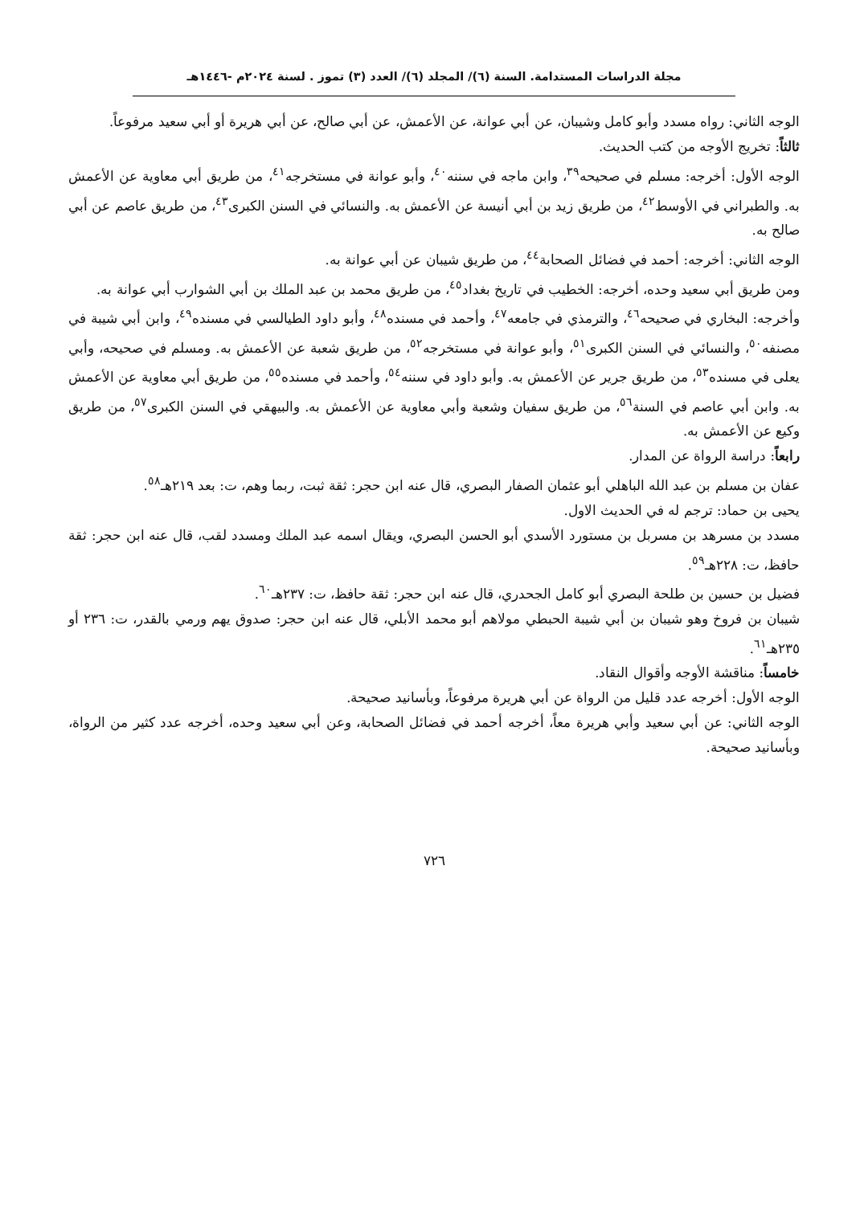مجلة الدراسات المستدامة. السنة (٦)/ المجلد (٦)/ العدد (٣) تموز . لسنة ٢٠٢٤م -١٤٤٦هـ
الوجه الثاني: رواه مسدد وأبو كامل وشيبان، عن أبي عوانة، عن الأعمش، عن أبي صالح، عن أبي هريرة أو أبي سعيد مرفوعاً.
ثالثاً: تخريج الأوجه من كتب الحديث.
الوجه الأول: أخرجه: مسلم في صحيحه<sup>٣٩</sup>، وابن ماجه في سننه<sup>٤٠</sup>، وأبو عوانة في مستخرجه<sup>٤١</sup>، من طريق أبي معاوية عن الأعمش به. والطبراني في الأوسط<sup>٤٢</sup>، من طريق زيد بن أبي أنيسة عن الأعمش به. والنسائي في السنن الكبرى<sup>٤٣</sup>، من طريق عاصم عن أبي صالح به.
الوجه الثاني: أخرجه: أحمد في فضائل الصحابة<sup>٤٤</sup>، من طريق شيبان عن أبي عوانة به.
ومن طريق أبي سعيد وحده، أخرجه: الخطيب في تاريخ بغداد<sup>٤٥</sup>، من طريق محمد بن عبد الملك بن أبي الشوارب أبي عوانة به.
وأخرجه: البخاري في صحيحه<sup>٤٦</sup>، والترمذي في جامعه<sup>٤٧</sup>، وأحمد في مسنده<sup>٤٨</sup>، وأبو داود الطيالسي في مسنده<sup>٤٩</sup>، وابن أبي شيبة في مصنفه<sup>٥٠</sup>، والنسائي في السنن الكبرى<sup>٥١</sup>، وأبو عوانة في مستخرجه<sup>٥٢</sup>، من طريق شعبة عن الأعمش به. ومسلم في صحيحه، وأبي يعلى في مسنده<sup>٥٣</sup>، من طريق جرير عن الأعمش به. وأبو داود في سننه<sup>٥٤</sup>، وأحمد في مسنده<sup>٥٥</sup>، من طريق أبي معاوية عن الأعمش به. وابن أبي عاصم في السنة<sup>٥٦</sup>، من طريق سفيان وشعبة وأبي معاوية عن الأعمش به. والبيهقي في السنن الكبرى<sup>٥٧</sup>، من طريق وكيع عن الأعمش به.
رابعاً: دراسة الرواة عن المدار.
عفان بن مسلم بن عبد الله الباهلي أبو عثمان الصفار البصري، قال عنه ابن حجر: ثقة ثبت، ربما وهم، ت: بعد ٢١٩هـ<sup>٥٨</sup>.
يحيى بن حماد: ترجم له في الحديث الاول.
مسدد بن مسرهد بن مسربل بن مستورد الأسدي أبو الحسن البصري، ويقال اسمه عبد الملك ومسدد لقب، قال عنه ابن حجر: ثقة حافظ، ت: ٢٢٨هـ<sup>٥٩</sup>.
فضيل بن حسين بن طلحة البصري أبو كامل الجحدري، قال عنه ابن حجر: ثقة حافظ، ت: ٢٣٧هـ<sup>٦٠</sup>.
شيبان بن فروخ وهو شيبان بن أبي شيبة الحبطي مولاهم أبو محمد الأبلي، قال عنه ابن حجر: صدوق يهم ورمي بالقدر، ت: ٢٣٦ أو ٢٣٥هـ<sup>٦١</sup>.
خامساً: مناقشة الأوجه وأقوال النقاد.
الوجه الأول: أخرجه عدد قليل من الرواة عن أبي هريرة مرفوعاً، وبأسانيد صحيحة.
الوجه الثاني: عن أبي سعيد وأبي هريرة معاً، أخرجه أحمد في فضائل الصحابة، وعن أبي سعيد وحده، أخرجه عدد كثير من الرواة، وبأسانيد صحيحة.
٧٢٦